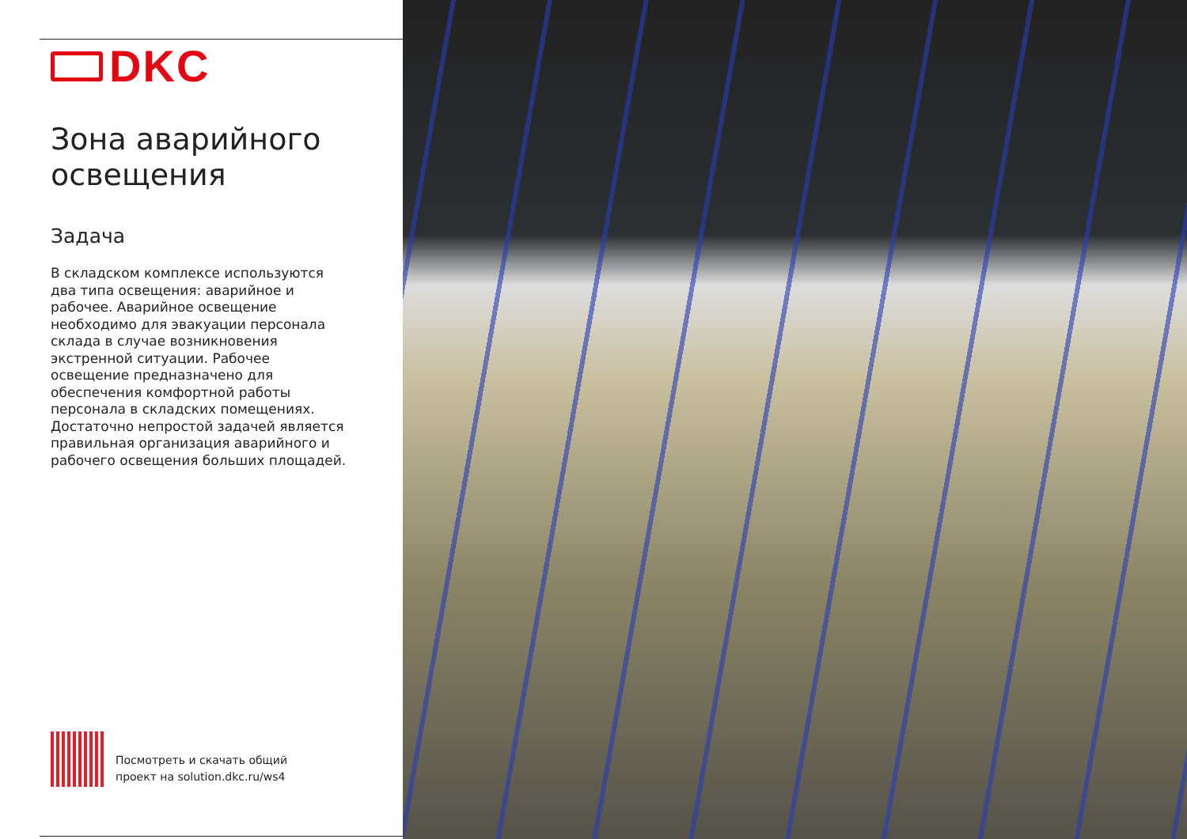DKC
Зона аварийного
освещения
Задача
В складском комплексе используются два типа освещения: аварийное и рабочее. Аварийное освещение необходимо для эвакуации персонала склада в случае возникновения экстренной ситуации. Рабочее освещение предназначено для обеспечения комфортной работы персонала в складских помещениях. Достаточно непростой задачей является правильная организация аварийного и рабочего освещения больших площадей.
Посмотреть и скачать общий
проект на solution.dkc.ru/ws4